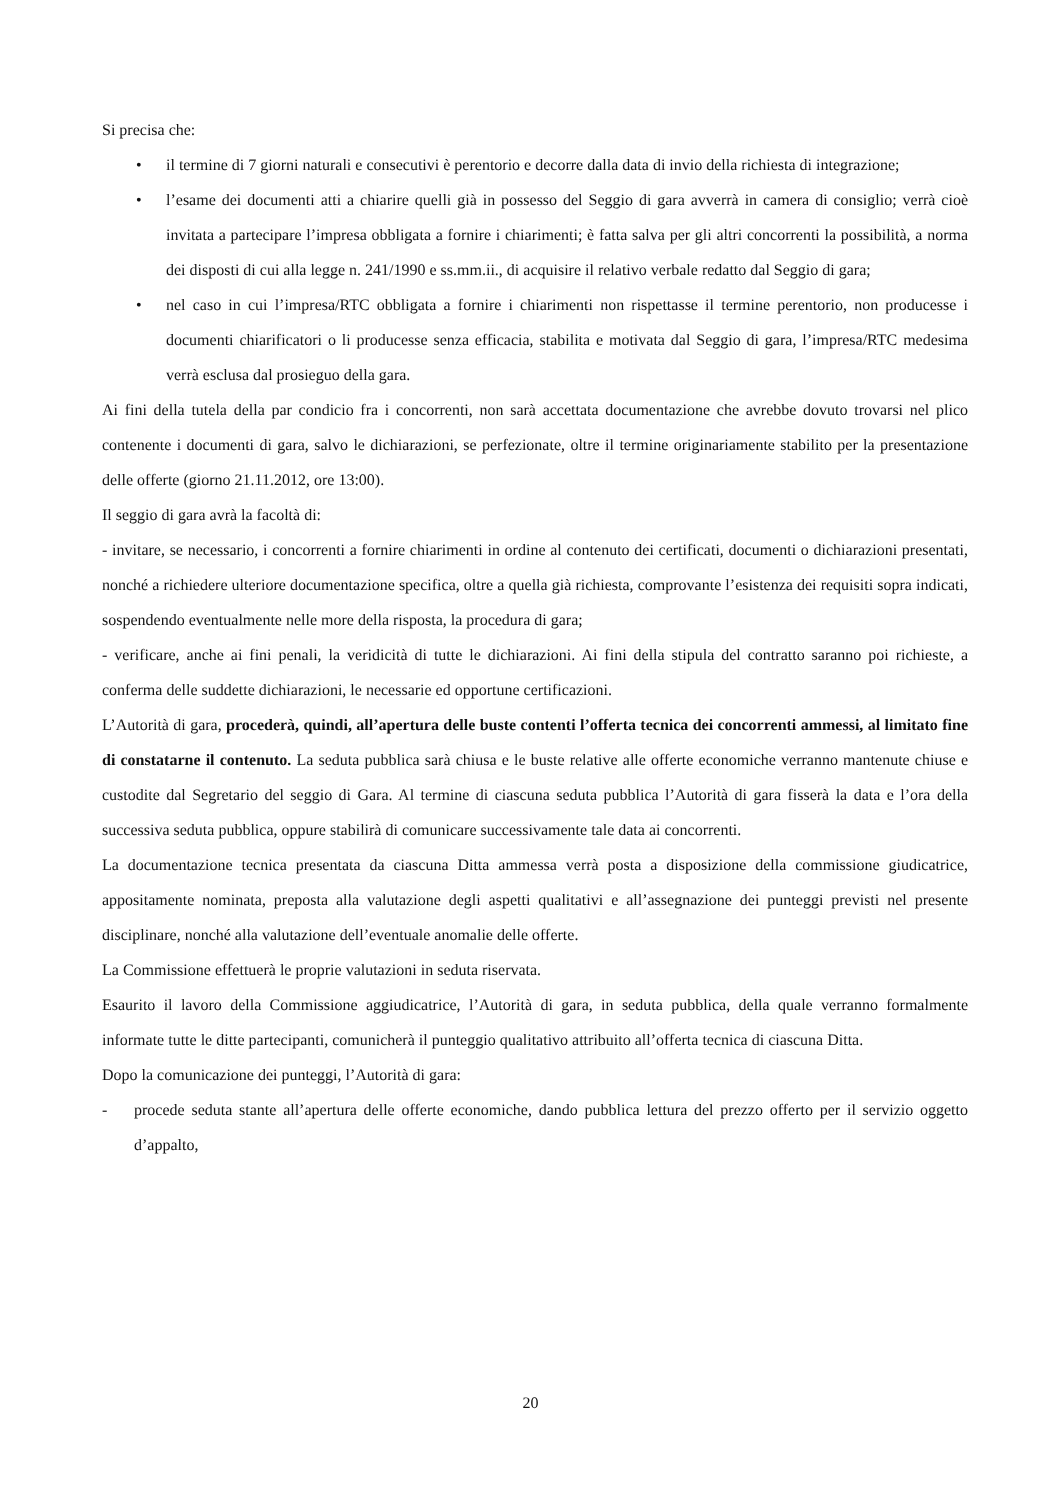Si precisa che:
• il termine di 7 giorni naturali e consecutivi è perentorio e decorre dalla data di invio della richiesta di integrazione;
• l’esame dei documenti atti a chiarire quelli già in possesso del Seggio di gara avverrà in camera di consiglio; verrà cioè invitata a partecipare l’impresa obbligata a fornire i chiarimenti; è fatta salva per gli altri concorrenti la possibilità, a norma dei disposti di cui alla legge n. 241/1990 e ss.mm.ii., di acquisire il relativo verbale redatto dal Seggio di gara;
• nel caso in cui l’impresa/RTC obbligata a fornire i chiarimenti non rispettasse il termine perentorio, non producesse i documenti chiarificatori o li producesse senza efficacia, stabilita e motivata dal Seggio di gara, l’impresa/RTC medesima verrà esclusa dal prosieguo della gara.
Ai fini della tutela della par condicio fra i concorrenti, non sarà accettata documentazione che avrebbe dovuto trovarsi nel plico contenente i documenti di gara, salvo le dichiarazioni, se perfezionate, oltre il termine originariamente stabilito per la presentazione delle offerte (giorno 21.11.2012, ore 13:00).
Il seggio di gara avrà la facoltà di:
- invitare, se necessario, i concorrenti a fornire chiarimenti in ordine al contenuto dei certificati, documenti o dichiarazioni presentati, nonché a richiedere ulteriore documentazione specifica, oltre a quella già richiesta, comprovante l’esistenza dei requisiti sopra indicati, sospendendo eventualmente nelle more della risposta, la procedura di gara;
- verificare, anche ai fini penali, la veridicità di tutte le dichiarazioni. Ai fini della stipula del contratto saranno poi richieste, a conferma delle suddette dichiarazioni, le necessarie ed opportune certificazioni.
L’Autorità di gara, procederà, quindi, all’apertura delle buste contenti l’offerta tecnica dei concorrenti ammessi, al limitato fine di constatarne il contenuto. La seduta pubblica sarà chiusa e le buste relative alle offerte economiche verranno mantenute chiuse e custodite dal Segretario del seggio di Gara. Al termine di ciascuna seduta pubblica l’Autorità di gara fisserà la data e l’ora della successiva seduta pubblica, oppure stabilirà di comunicare successivamente tale data ai concorrenti.
La documentazione tecnica presentata da ciascuna Ditta ammessa verrà posta a disposizione della commissione giudicatrice, appositamente nominata, preposta alla valutazione degli aspetti qualitativi e all’assegnazione dei punteggi previsti nel presente disciplinare, nonché alla valutazione dell’eventuale anomalie delle offerte.
La Commissione effettuerà le proprie valutazioni in seduta riservata.
Esaurito il lavoro della Commissione aggiudicatrice, l’Autorità di gara, in seduta pubblica, della quale verranno formalmente informate tutte le ditte partecipanti, comunicherà il punteggio qualitativo attribuito all’offerta tecnica di ciascuna Ditta.
Dopo la comunicazione dei punteggi, l’Autorità di gara:
- procede seduta stante all’apertura delle offerte economiche, dando pubblica lettura del prezzo offerto per il servizio oggetto d’appalto,
20